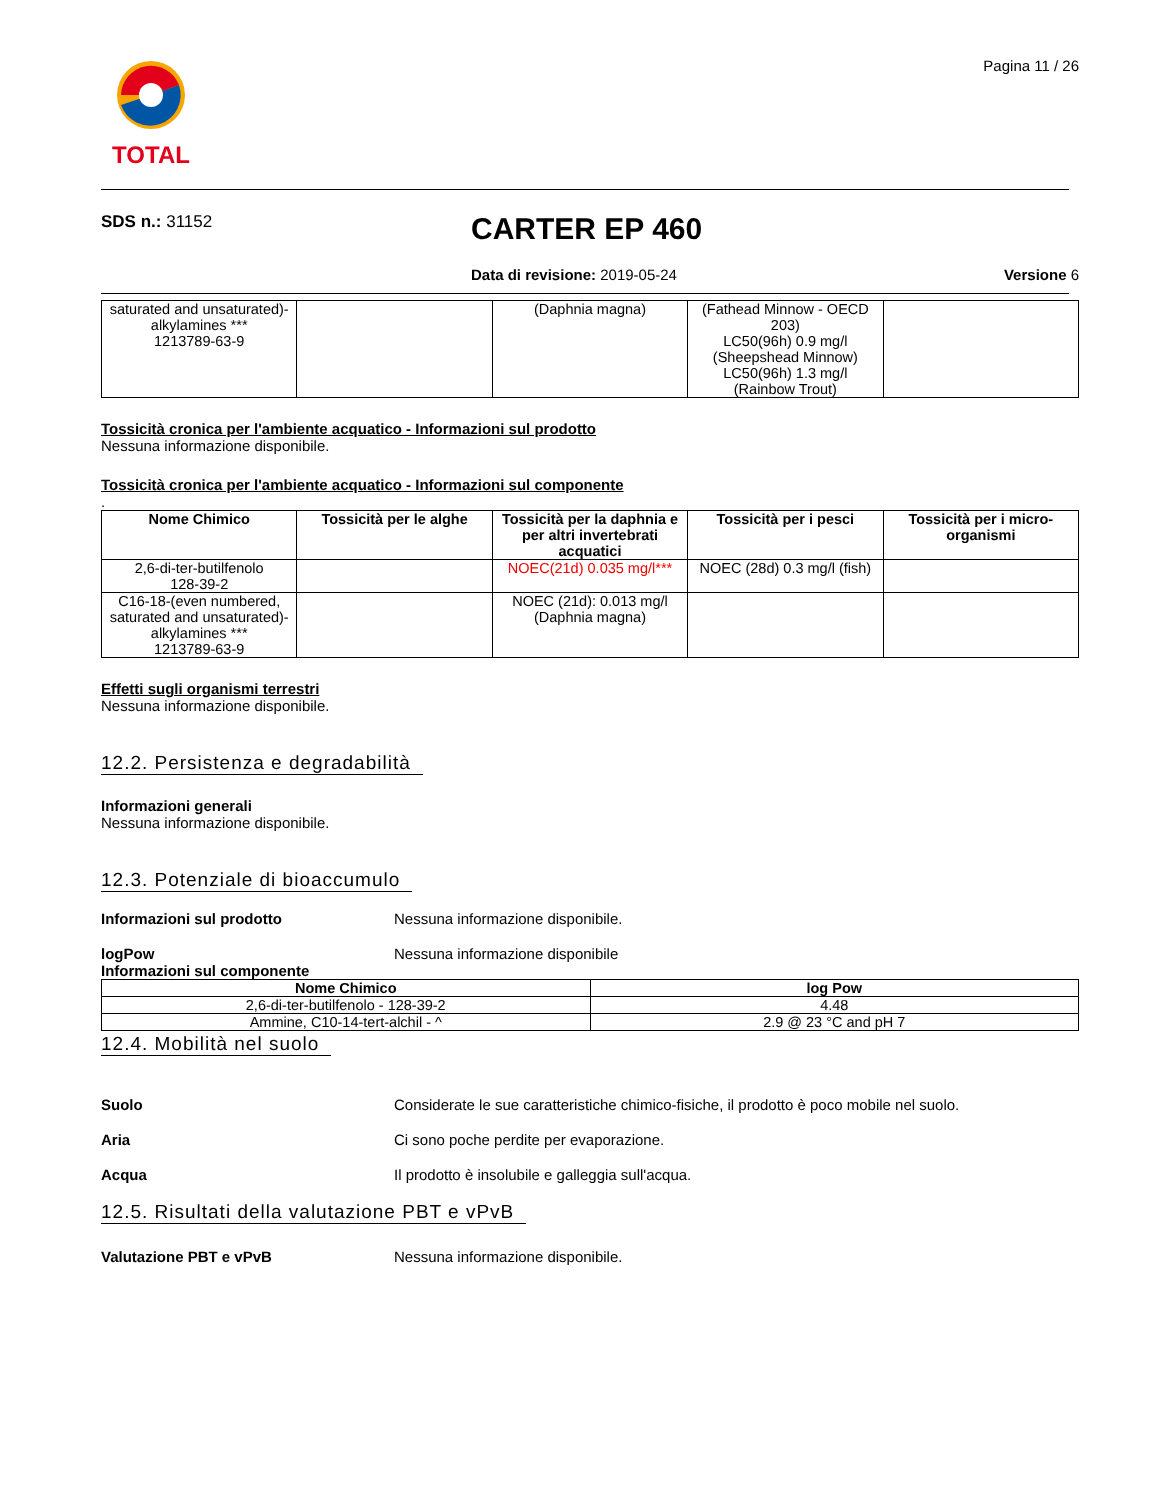TOTAL
Pagina 11 / 26
SDS n.: 31152
CARTER EP 460
Data di revisione: 2019-05-24 Versione 6
| saturated and unsaturated)-alkylamines *** 1213789-63-9 | | (Daphnia magna) | (Fathead Minnow - OECD 203) LC50(96h) 0.9 mg/l (Sheepshead Minnow) LC50(96h) 1.3 mg/l (Rainbow Trout) | |
Tossicità cronica per l'ambiente acquatico - Informazioni sul prodotto
Nessuna informazione disponibile.
Tossicità cronica per l'ambiente acquatico - Informazioni sul componente
.
| Nome Chimico | Tossicità per le alghe | Tossicità per la daphnia e per altri invertebrati acquatici | Tossicità per i pesci | Tossicità per i micro-organismi |
| --- | --- | --- | --- | --- |
| 2,6-di-ter-butilfenolo 128-39-2 | | NOEC(21d) 0.035 mg/l*** | NOEC (28d) 0.3 mg/l (fish) | |
| C16-18-(even numbered, saturated and unsaturated)-alkylamines *** 1213789-63-9 | | NOEC (21d): 0.013 mg/l (Daphnia magna) | | |
Effetti sugli organismi terrestri
Nessuna informazione disponibile.
12.2. Persistenza e degradabilità
Informazioni generali
Nessuna informazione disponibile.
12.3. Potenziale di bioaccumulo
Informazioni sul prodotto Nessuna informazione disponibile.
logPow Nessuna informazione disponibile
Informazioni sul componente
| Nome Chimico | log Pow |
| --- | --- |
| 2,6-di-ter-butilfenolo - 128-39-2 | 4.48 |
| Ammine, C10-14-tert-alchil - ^ | 2.9 @ 23 °C and pH 7 |
12.4. Mobilità nel suolo
Suolo Considerate le sue caratteristiche chimico-fisiche, il prodotto è poco mobile nel suolo.
Aria Ci sono poche perdite per evaporazione.
Acqua Il prodotto è insolubile e galleggia sull'acqua.
12.5. Risultati della valutazione PBT e vPvB
Valutazione PBT e vPvB Nessuna informazione disponibile.